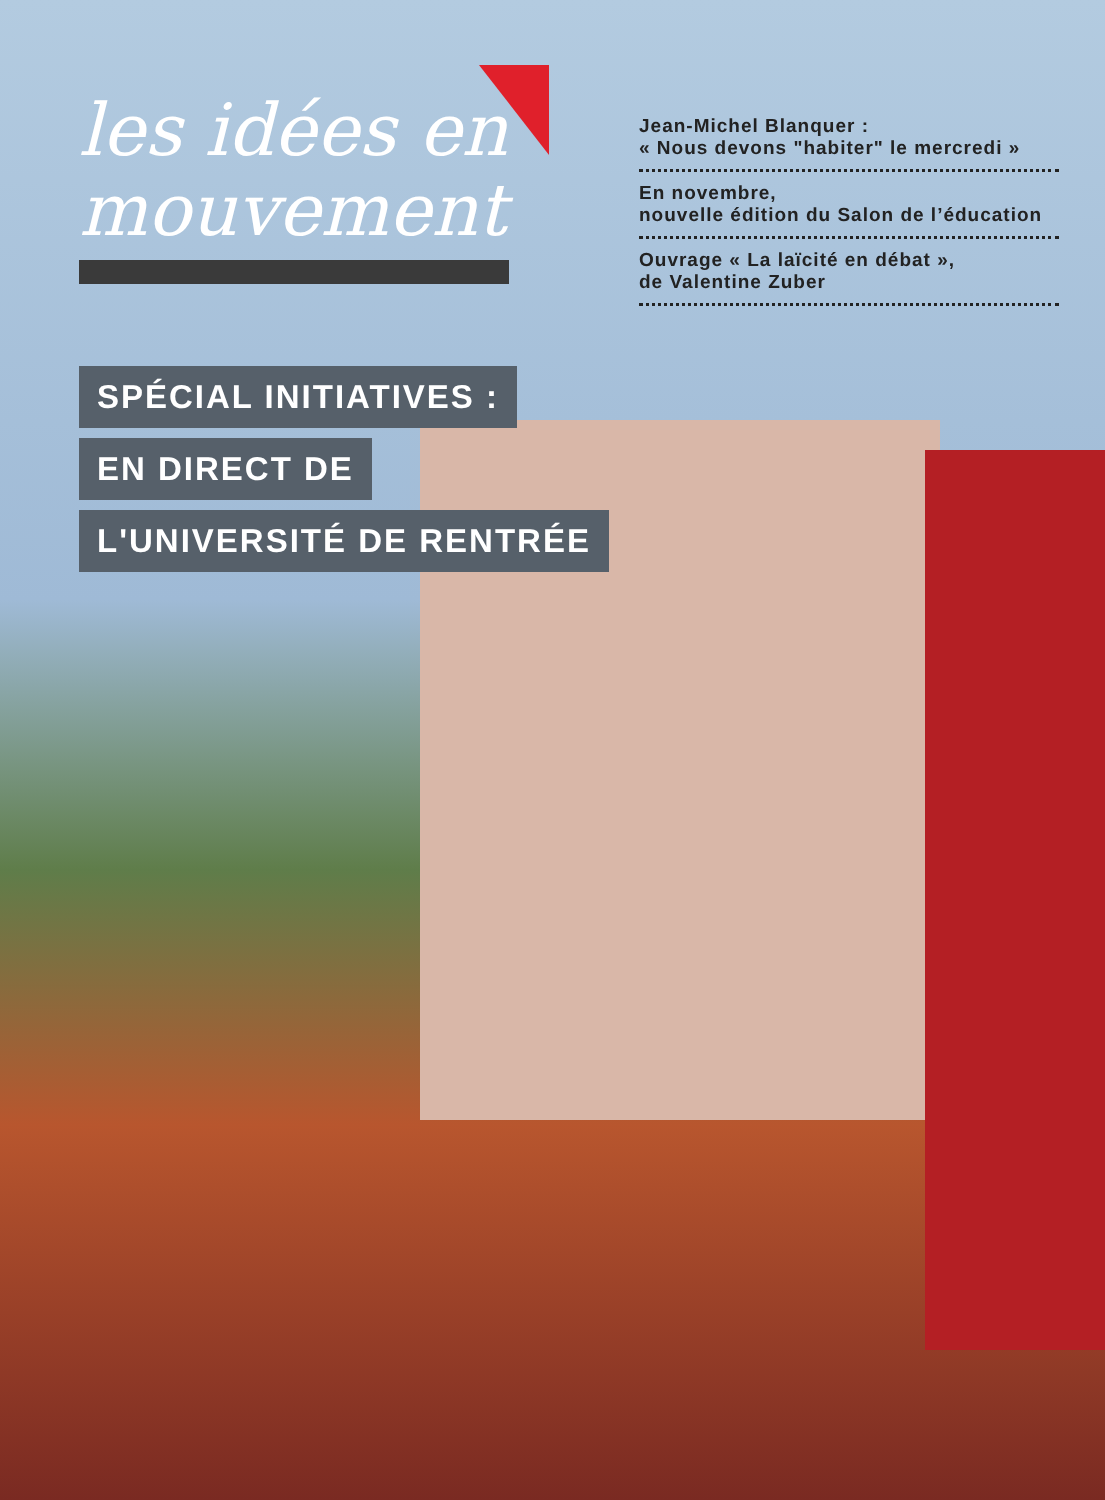les idées en
mouvement
Jean-Michel Blanquer :
« Nous devons "habiter" le mercredi »
En novembre,
nouvelle édition du Salon de l’éducation
Ouvrage « La laïcité en débat »,
de Valentine Zuber
SPÉCIAL INITIATIVES :
EN DIRECT DE
L'UNIVERSITÉ DE RENTRÉE